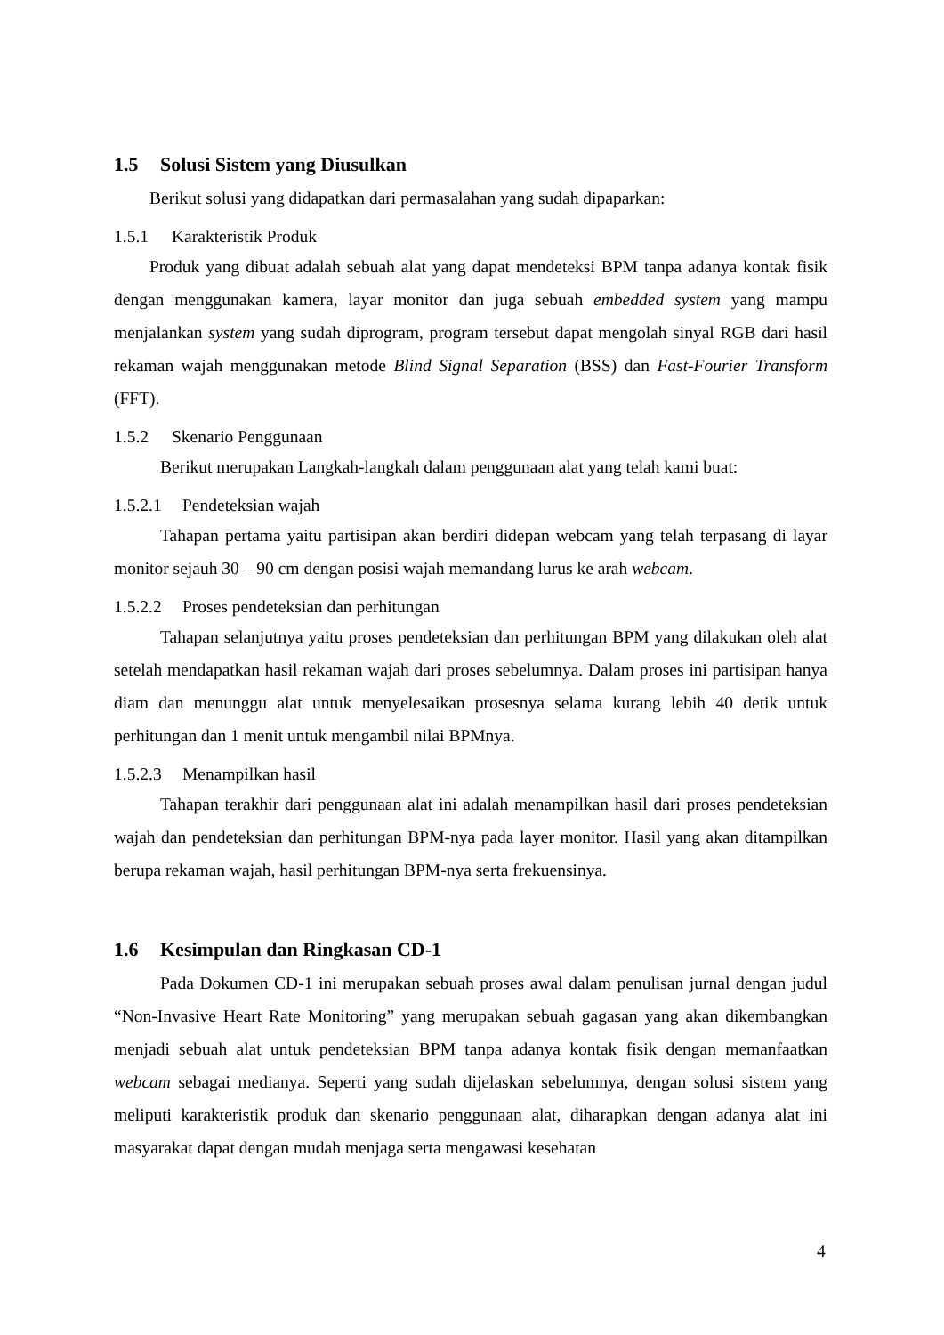1.5 Solusi Sistem yang Diusulkan
Berikut solusi yang didapatkan dari permasalahan yang sudah dipaparkan:
1.5.1 Karakteristik Produk
Produk yang dibuat adalah sebuah alat yang dapat mendeteksi BPM tanpa adanya kontak fisik dengan menggunakan kamera, layar monitor dan juga sebuah embedded system yang mampu menjalankan system yang sudah diprogram, program tersebut dapat mengolah sinyal RGB dari hasil rekaman wajah menggunakan metode Blind Signal Separation (BSS) dan Fast-Fourier Transform (FFT).
1.5.2 Skenario Penggunaan
Berikut merupakan Langkah-langkah dalam penggunaan alat yang telah kami buat:
1.5.2.1 Pendeteksian wajah
Tahapan pertama yaitu partisipan akan berdiri didepan webcam yang telah terpasang di layar monitor sejauh 30 – 90 cm dengan posisi wajah memandang lurus ke arah webcam.
1.5.2.2 Proses pendeteksian dan perhitungan
Tahapan selanjutnya yaitu proses pendeteksian dan perhitungan BPM yang dilakukan oleh alat setelah mendapatkan hasil rekaman wajah dari proses sebelumnya. Dalam proses ini partisipan hanya diam dan menunggu alat untuk menyelesaikan prosesnya selama kurang lebih 40 detik untuk perhitungan dan 1 menit untuk mengambil nilai BPMnya.
1.5.2.3 Menampilkan hasil
Tahapan terakhir dari penggunaan alat ini adalah menampilkan hasil dari proses pendeteksian wajah dan pendeteksian dan perhitungan BPM-nya pada layer monitor. Hasil yang akan ditampilkan berupa rekaman wajah, hasil perhitungan BPM-nya serta frekuensinya.
1.6 Kesimpulan dan Ringkasan CD-1
Pada Dokumen CD-1 ini merupakan sebuah proses awal dalam penulisan jurnal dengan judul “Non-Invasive Heart Rate Monitoring” yang merupakan sebuah gagasan yang akan dikembangkan menjadi sebuah alat untuk pendeteksian BPM tanpa adanya kontak fisik dengan memanfaatkan webcam sebagai medianya. Seperti yang sudah dijelaskan sebelumnya, dengan solusi sistem yang meliputi karakteristik produk dan skenario penggunaan alat, diharapkan dengan adanya alat ini masyarakat dapat dengan mudah menjaga serta mengawasi kesehatan
4